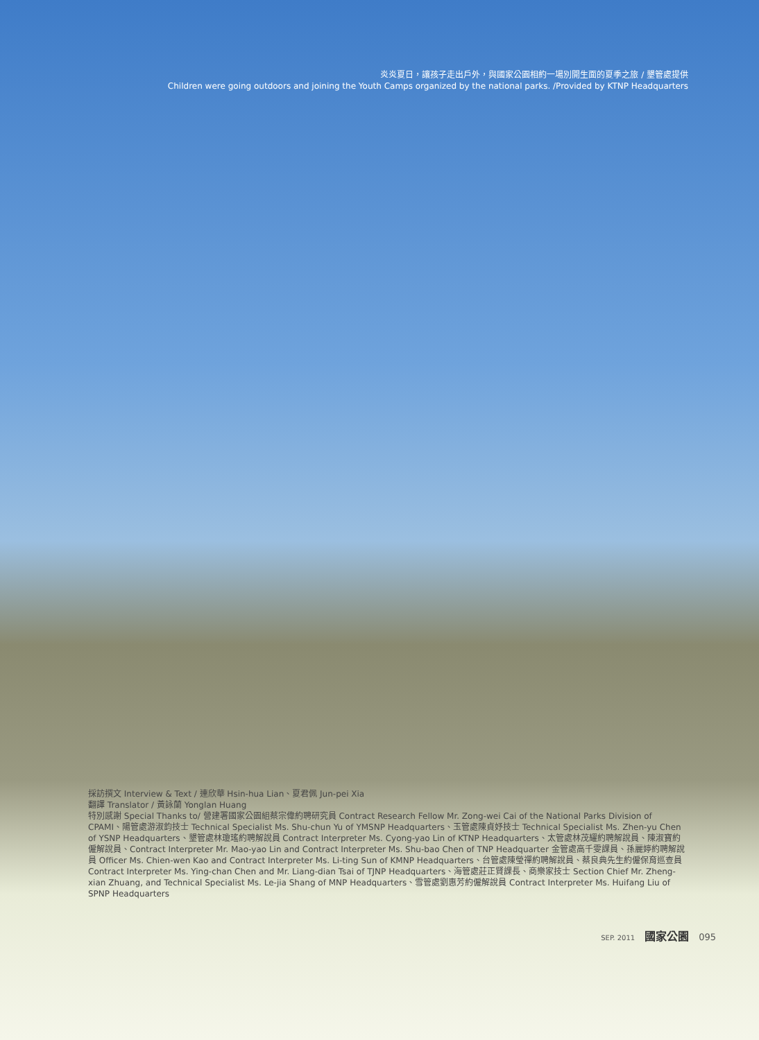炎炎夏日，讓孩子走出戶外，與國家公園相約一場別開生面的夏季之旅 / 墾管處提供
Children were going outdoors and joining the Youth Camps organized by the national parks. /Provided by KTNP Headquarters
採訪撰文 Interview & Text / 連欣華 Hsin-hua Lian、夏君佩 Jun-pei Xia
翻譯 Translator / 黃詠蘭 Yonglan Huang
特別感謝 Special Thanks to/ 營建署國家公園組蔡宗偉約聘研究員 Contract Research Fellow Mr. Zong-wei Cai of the National Parks Division of CPAMI、陽管處游淑鈞技士 Technical Specialist Ms. Shu-chun Yu of YMSNP Headquarters、玉管處陳貞妤技士 Technical Specialist Ms. Zhen-yu Chen of YSNP Headquarters、墾管處林瓊瑤約聘解說員 Contract Interpreter Ms. Cyong-yao Lin of KTNP Headquarters、太管處林茂耀約聘解說員、陳淑寶約僱解說員、Contract Interpreter Mr. Mao-yao Lin and Contract Interpreter Ms. Shu-bao Chen of TNP Headquarter 金管處高千雯課員、孫麗婷約聘解說員 Officer Ms. Chien-wen Kao and Contract Interpreter Ms. Li-ting Sun of KMNP Headquarters、台管處陳瑩禪約聘解說員、蔡良典先生約僱保育巡查員 Contract Interpreter Ms. Ying-chan Chen and Mr. Liang-dian Tsai of TJNP Headquarters、海管處莊正賢課長、商樂家技士 Section Chief Mr. Zheng-xian Zhuang, and Technical Specialist Ms. Le-jia Shang of MNP Headquarters、雪管處劉惠芳約僱解說員 Contract Interpreter Ms. Huifang Liu of SPNP Headquarters
SEP. 2011 國家公園 095